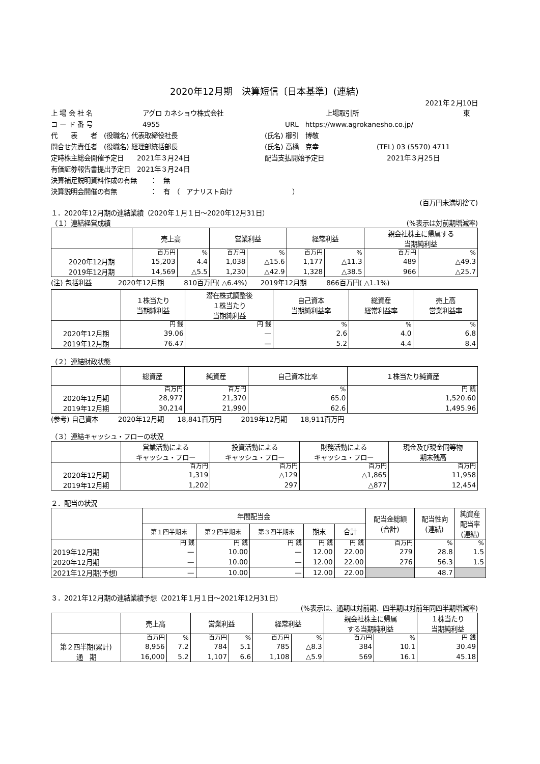2020年12月期　決算短信〔日本基準〕(連結)
2021年２月10日
上 場 会 社 名 アグロ カネショウ株式会社 上場取引所 東
コ ー ド 番 号 4955 URL　https://www.agrokanesho.co.jp/
代　　表　　者　(役職名) 代表取締役社長 (氏名) 櫛引　博敬
問合せ先責任者　(役職名) 経理部統括部長 (氏名) 高橋　克幸 (TEL) 03 (5570) 4711
定時株主総会開催予定日　　2021年３月24日 配当支払開始予定日 2021年３月25日
有価証券報告書提出予定日　2021年３月24日
決算補足説明資料作成の有無　　：　無
決算説明会開催の有無　　　　　：　有　（　アナリスト向け　　　　　　　　　）
(百万円未満切捨て)
１．2020年12月期の連結業績（2020年１月１日～2020年12月31日）
（１）連結経営成績 (%表示は対前期増減率)
| | 売上高 | | 営業利益 | | 経常利益 | | 親会社株主に帰属する 当期純利益 | |
| --- | --- | --- | --- | --- | --- | --- | --- | --- |
| | 百万円 | % | 百万円 | % | 百万円 | % | 百万円 | % |
| 2020年12月期 | 15,203 | 4.4 | 1,038 | △15.6 | 1,177 | △11.3 | 489 | △49.3 |
| 2019年12月期 | 14,569 | △5.5 | 1,230 | △42.9 | 1,328 | △38.5 | 966 | △25.7 |
(注) 包括利益　　　　2020年12月期　　　810百万円( △6.4%)　　2019年12月期　　　866百万円( △1.1%)
| | １株当たり 当期純利益 | 潜在株式調整後 １株当たり 当期純利益 | 自己資本 当期純利益率 | 総資産 経常利益率 | 売上高 営業利益率 |
| --- | --- | --- | --- | --- | --- |
| | 円 銭 | 円 銭 | % | % | % |
| 2020年12月期 | 39.06 | — | 2.6 | 4.0 | 6.8 |
| 2019年12月期 | 76.47 | — | 5.2 | 4.4 | 8.4 |
（２）連結財政状態
| | 総資産 | 純資産 | 自己資本比率 | １株当たり純資産 |
| --- | --- | --- | --- | --- |
| | 百万円 | 百万円 | % | 円 銭 |
| 2020年12月期 | 28,977 | 21,370 | 65.0 | 1,520.60 |
| 2019年12月期 | 30,214 | 21,990 | 62.6 | 1,495.96 |
(参考) 自己資本　　　2020年12月期　　18,841百万円　　　2019年12月期　　18,911百万円
（３）連結キャッシュ・フローの状況
| | 営業活動による キャッシュ・フロー | 投資活動による キャッシュ・フロー | 財務活動による キャッシュ・フロー | 現金及び現金同等物 期末残高 |
| --- | --- | --- | --- | --- |
| | 百万円 | 百万円 | 百万円 | 百万円 |
| 2020年12月期 | 1,319 | △129 | △1,865 | 11,958 |
| 2019年12月期 | 1,202 | 297 | △877 | 12,454 |
２．配当の状況
| | 年間配当金 | | | | | 配当金総額 (合計) | 配当性向 (連結) | 純資産 配当率 (連結) |
| --- | --- | --- | --- | --- | --- | --- | --- | --- |
| | 第１四半期末 | 第２四半期末 | 第３四半期末 | 期末 | 合計 | | | |
| | 円 銭 | 円 銭 | 円 銭 | 円 銭 | 円 銭 | 百万円 | % | % |
| 2019年12月期 | — | 10.00 | — | 12.00 | 22.00 | 279 | 28.8 | 1.5 |
| 2020年12月期 | — | 10.00 | — | 12.00 | 22.00 | 276 | 56.3 | 1.5 |
| 2021年12月期(予想) | — | 10.00 | — | 12.00 | 22.00 | | 48.7 | |
３．2021年12月期の連結業績予想（2021年１月１日～2021年12月31日）
(%表示は、通期は対前期、四半期は対前年同四半期増減率)
| | 売上高 | | 営業利益 | | 経常利益 | | 親会社株主に帰属 する当期純利益 | | １株当たり 当期純利益 |
| --- | --- | --- | --- | --- | --- | --- | --- | --- | --- |
| | 百万円 | % | 百万円 | % | 百万円 | % | 百万円 | % | 円 銭 |
| 第２四半期(累計) | 8,956 | 7.2 | 784 | 5.1 | 785 | △8.3 | 384 | 10.1 | 30.49 |
| 通 期 | 16,000 | 5.2 | 1,107 | 6.6 | 1,108 | △5.9 | 569 | 16.1 | 45.18 |